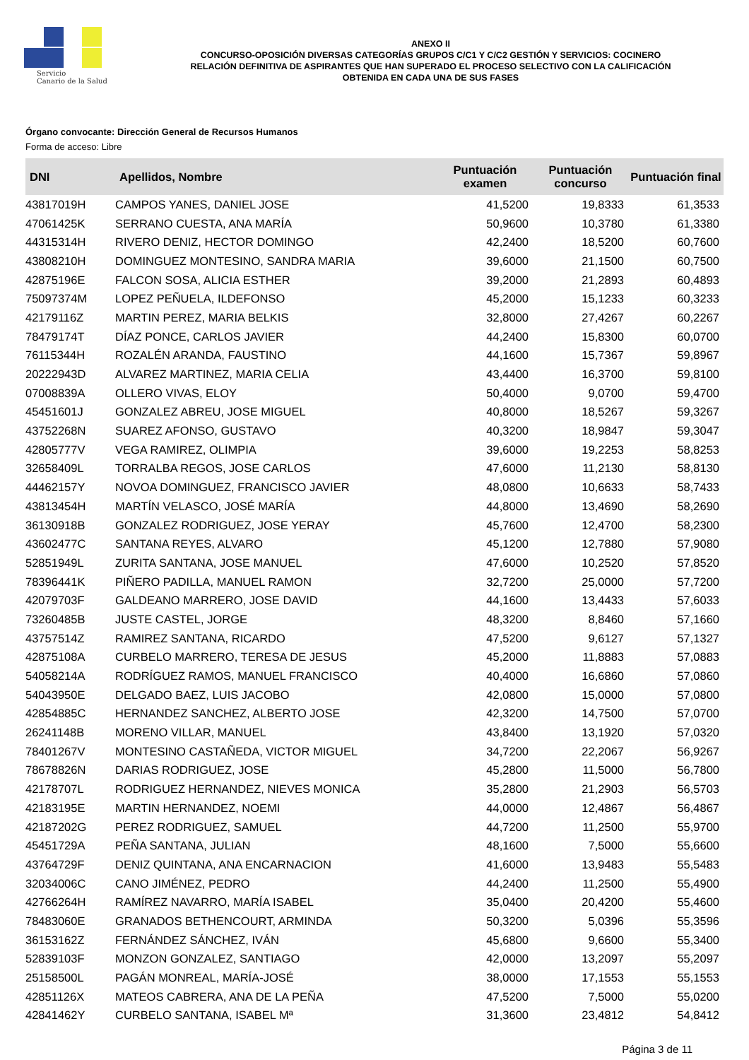Servicio
Canario de la Salud
ANEXO II
CONCURSO-OPOSICIÓN DIVERSAS CATEGORÍAS GRUPOS C/C1 Y C/C2 GESTIÓN Y SERVICIOS: COCINERO
RELACIÓN DEFINITIVA DE ASPIRANTES QUE HAN SUPERADO EL PROCESO SELECTIVO CON LA CALIFICACIÓN
OBTENIDA EN CADA UNA DE SUS FASES
Órgano convocante: Dirección General de Recursos Humanos
Forma de acceso: Libre
| DNI | Apellidos, Nombre | Puntuación examen | Puntuación concurso | Puntuación final |
| --- | --- | --- | --- | --- |
| 43817019H | CAMPOS YANES, DANIEL JOSE | 41,5200 | 19,8333 | 61,3533 |
| 47061425K | SERRANO CUESTA, ANA MARÍA | 50,9600 | 10,3780 | 61,3380 |
| 44315314H | RIVERO DENIZ, HECTOR DOMINGO | 42,2400 | 18,5200 | 60,7600 |
| 43808210H | DOMINGUEZ MONTESINO, SANDRA MARIA | 39,6000 | 21,1500 | 60,7500 |
| 42875196E | FALCON SOSA, ALICIA ESTHER | 39,2000 | 21,2893 | 60,4893 |
| 75097374M | LOPEZ PEÑUELA, ILDEFONSO | 45,2000 | 15,1233 | 60,3233 |
| 42179116Z | MARTIN PEREZ, MARIA BELKIS | 32,8000 | 27,4267 | 60,2267 |
| 78479174T | DÍAZ PONCE, CARLOS JAVIER | 44,2400 | 15,8300 | 60,0700 |
| 76115344H | ROZALÉN ARANDA, FAUSTINO | 44,1600 | 15,7367 | 59,8967 |
| 20222943D | ALVAREZ MARTINEZ, MARIA CELIA | 43,4400 | 16,3700 | 59,8100 |
| 07008839A | OLLERO VIVAS, ELOY | 50,4000 | 9,0700 | 59,4700 |
| 45451601J | GONZALEZ ABREU, JOSE MIGUEL | 40,8000 | 18,5267 | 59,3267 |
| 43752268N | SUAREZ AFONSO, GUSTAVO | 40,3200 | 18,9847 | 59,3047 |
| 42805777V | VEGA RAMIREZ, OLIMPIA | 39,6000 | 19,2253 | 58,8253 |
| 32658409L | TORRALBA REGOS, JOSE CARLOS | 47,6000 | 11,2130 | 58,8130 |
| 44462157Y | NOVOA DOMINGUEZ, FRANCISCO JAVIER | 48,0800 | 10,6633 | 58,7433 |
| 43813454H | MARTÍN VELASCO, JOSÉ MARÍA | 44,8000 | 13,4690 | 58,2690 |
| 36130918B | GONZALEZ RODRIGUEZ, JOSE YERAY | 45,7600 | 12,4700 | 58,2300 |
| 43602477C | SANTANA REYES, ALVARO | 45,1200 | 12,7880 | 57,9080 |
| 52851949L | ZURITA SANTANA, JOSE MANUEL | 47,6000 | 10,2520 | 57,8520 |
| 78396441K | PIÑERO PADILLA, MANUEL RAMON | 32,7200 | 25,0000 | 57,7200 |
| 42079703F | GALDEANO MARRERO, JOSE DAVID | 44,1600 | 13,4433 | 57,6033 |
| 73260485B | JUSTE CASTEL, JORGE | 48,3200 | 8,8460 | 57,1660 |
| 43757514Z | RAMIREZ SANTANA, RICARDO | 47,5200 | 9,6127 | 57,1327 |
| 42875108A | CURBELO MARRERO, TERESA DE JESUS | 45,2000 | 11,8883 | 57,0883 |
| 54058214A | RODRÍGUEZ RAMOS, MANUEL FRANCISCO | 40,4000 | 16,6860 | 57,0860 |
| 54043950E | DELGADO BAEZ, LUIS JACOBO | 42,0800 | 15,0000 | 57,0800 |
| 42854885C | HERNANDEZ SANCHEZ, ALBERTO JOSE | 42,3200 | 14,7500 | 57,0700 |
| 26241148B | MORENO VILLAR, MANUEL | 43,8400 | 13,1920 | 57,0320 |
| 78401267V | MONTESINO CASTAÑEDA, VICTOR MIGUEL | 34,7200 | 22,2067 | 56,9267 |
| 78678826N | DARIAS RODRIGUEZ, JOSE | 45,2800 | 11,5000 | 56,7800 |
| 42178707L | RODRIGUEZ HERNANDEZ, NIEVES MONICA | 35,2800 | 21,2903 | 56,5703 |
| 42183195E | MARTIN HERNANDEZ, NOEMI | 44,0000 | 12,4867 | 56,4867 |
| 42187202G | PEREZ RODRIGUEZ, SAMUEL | 44,7200 | 11,2500 | 55,9700 |
| 45451729A | PEÑA SANTANA, JULIAN | 48,1600 | 7,5000 | 55,6600 |
| 43764729F | DENIZ QUINTANA, ANA ENCARNACION | 41,6000 | 13,9483 | 55,5483 |
| 32034006C | CANO JIMÉNEZ, PEDRO | 44,2400 | 11,2500 | 55,4900 |
| 42766264H | RAMÍREZ NAVARRO, MARÍA ISABEL | 35,0400 | 20,4200 | 55,4600 |
| 78483060E | GRANADOS BETHENCOURT, ARMINDA | 50,3200 | 5,0396 | 55,3596 |
| 36153162Z | FERNÁNDEZ SÁNCHEZ, IVÁN | 45,6800 | 9,6600 | 55,3400 |
| 52839103F | MONZON GONZALEZ, SANTIAGO | 42,0000 | 13,2097 | 55,2097 |
| 25158500L | PAGÁN MONREAL, MARÍA-JOSÉ | 38,0000 | 17,1553 | 55,1553 |
| 42851126X | MATEOS CABRERA, ANA DE LA PEÑA | 47,5200 | 7,5000 | 55,0200 |
| 42841462Y | CURBELO SANTANA, ISABEL Mª | 31,3600 | 23,4812 | 54,8412 |
Página 3 de 11